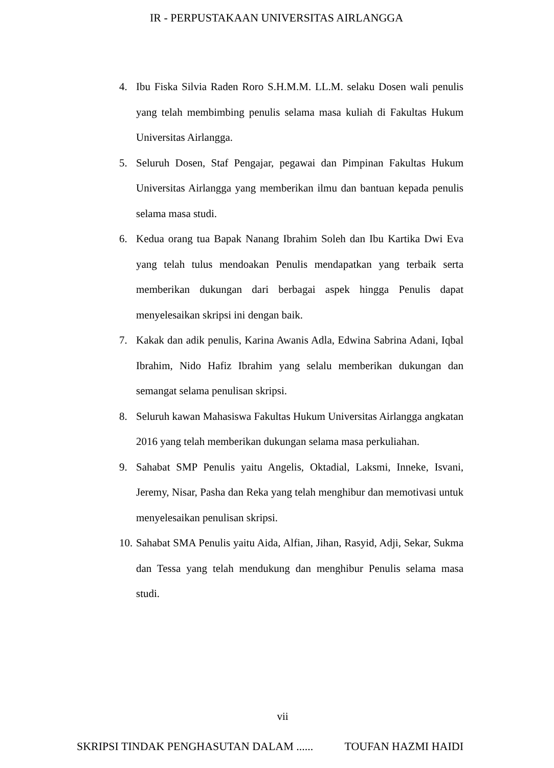IR - PERPUSTAKAAN UNIVERSITAS AIRLANGGA
4. Ibu Fiska Silvia Raden Roro S.H.M.M. LL.M. selaku Dosen wali penulis yang telah membimbing penulis selama masa kuliah di Fakultas Hukum Universitas Airlangga.
5. Seluruh Dosen, Staf Pengajar, pegawai dan Pimpinan Fakultas Hukum Universitas Airlangga yang memberikan ilmu dan bantuan kepada penulis selama masa studi.
6. Kedua orang tua Bapak Nanang Ibrahim Soleh dan Ibu Kartika Dwi Eva yang telah tulus mendoakan Penulis mendapatkan yang terbaik serta memberikan dukungan dari berbagai aspek hingga Penulis dapat menyelesaikan skripsi ini dengan baik.
7. Kakak dan adik penulis, Karina Awanis Adla, Edwina Sabrina Adani, Iqbal Ibrahim, Nido Hafiz Ibrahim yang selalu memberikan dukungan dan semangat selama penulisan skripsi.
8. Seluruh kawan Mahasiswa Fakultas Hukum Universitas Airlangga angkatan 2016 yang telah memberikan dukungan selama masa perkuliahan.
9. Sahabat SMP Penulis yaitu Angelis, Oktadial, Laksmi, Inneke, Isvani, Jeremy, Nisar, Pasha dan Reka yang telah menghibur dan memotivasi untuk menyelesaikan penulisan skripsi.
10. Sahabat SMA Penulis yaitu Aida, Alfian, Jihan, Rasyid, Adji, Sekar, Sukma dan Tessa yang telah mendukung dan menghibur Penulis selama masa studi.
vii
SKRIPSI TINDAK PENGHASUTAN DALAM ...... TOUFAN HAZMI HAIDI